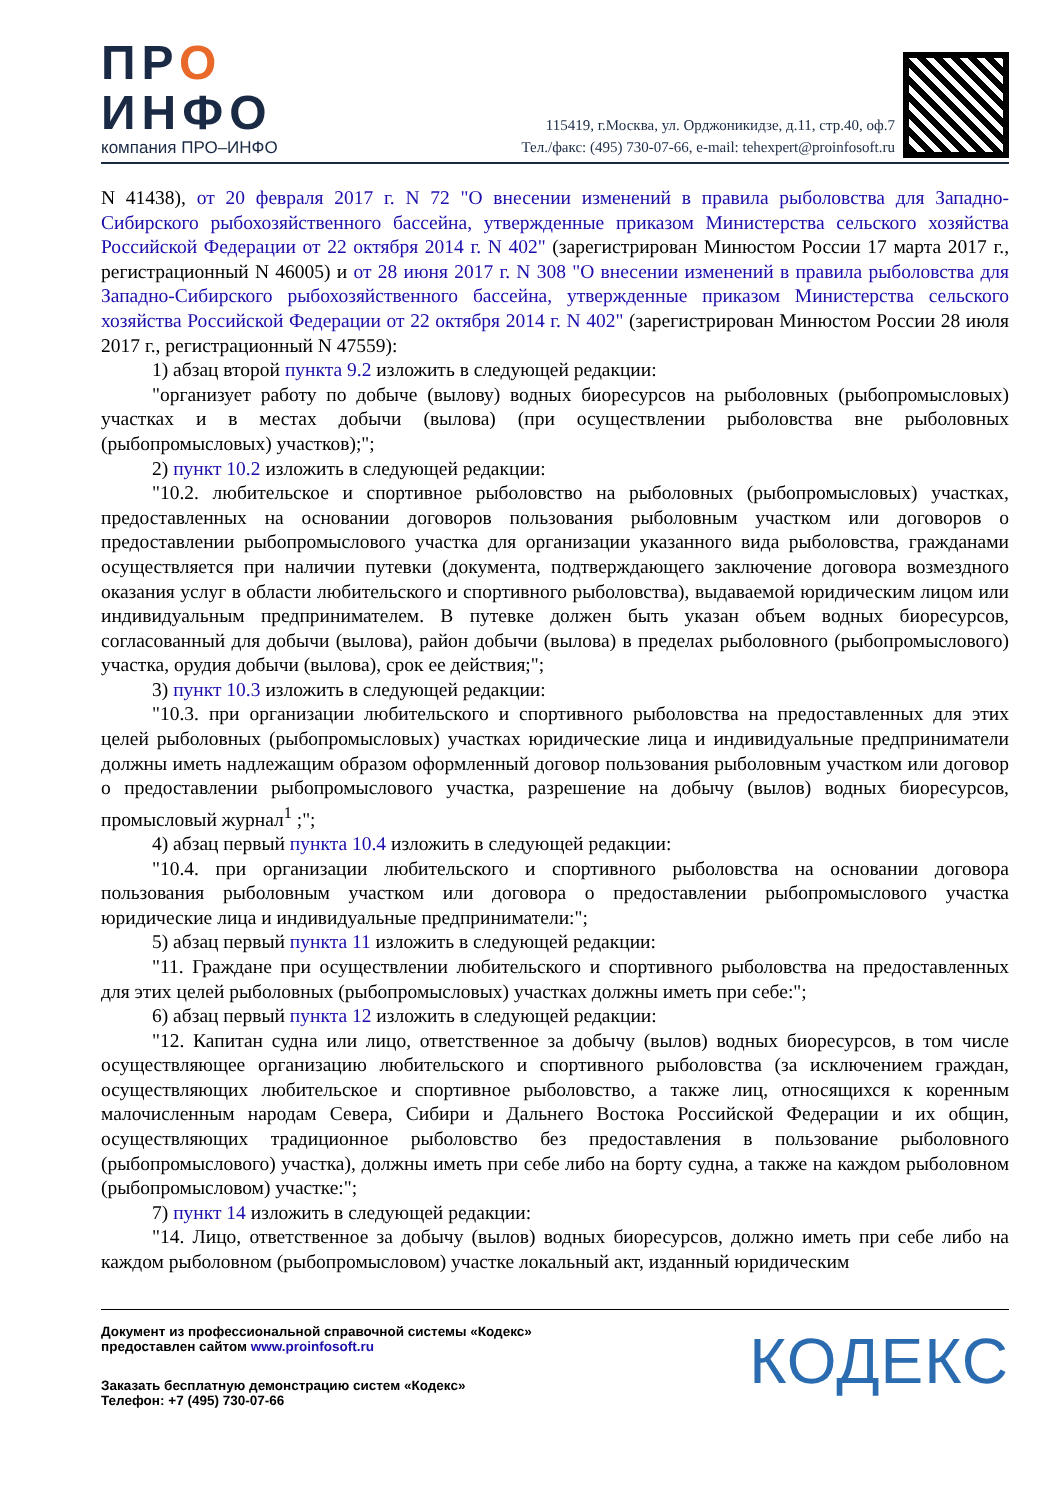ПРО
ИНФО
компания ПРО–ИНФО
115419, г.Москва, ул. Орджоникидзе, д.11, стр.40, оф.7
Тел./факс: (495) 730-07-66, e-mail: tehexpert@proinfosoft.ru
N 41438), от 20 февраля 2017 г. N 72 "О внесении изменений в правила рыболовства для Западно-Сибирского рыбохозяйственного бассейна, утвержденные приказом Министерства сельского хозяйства Российской Федерации от 22 октября 2014 г. N 402" (зарегистрирован Минюстом России 17 марта 2017 г., регистрационный N 46005) и от 28 июня 2017 г. N 308 "О внесении изменений в правила рыболовства для Западно-Сибирского рыбохозяйственного бассейна, утвержденные приказом Министерства сельского хозяйства Российской Федерации от 22 октября 2014 г. N 402" (зарегистрирован Минюстом России 28 июля 2017 г., регистрационный N 47559):
1) абзац второй пункта 9.2 изложить в следующей редакции:
"организует работу по добыче (вылову) водных биоресурсов на рыболовных (рыбопромысловых) участках и в местах добычи (вылова) (при осуществлении рыболовства вне рыболовных (рыбопромысловых) участков);";
2) пункт 10.2 изложить в следующей редакции:
"10.2. любительское и спортивное рыболовство на рыболовных (рыбопромысловых) участках, предоставленных на основании договоров пользования рыболовным участком или договоров о предоставлении рыбопромыслового участка для организации указанного вида рыболовства, гражданами осуществляется при наличии путевки (документа, подтверждающего заключение договора возмездного оказания услуг в области любительского и спортивного рыболовства), выдаваемой юридическим лицом или индивидуальным предпринимателем. В путевке должен быть указан объем водных биоресурсов, согласованный для добычи (вылова), район добычи (вылова) в пределах рыболовного (рыбопромыслового) участка, орудия добычи (вылова), срок ее действия;";
3) пункт 10.3 изложить в следующей редакции:
"10.3. при организации любительского и спортивного рыболовства на предоставленных для этих целей рыболовных (рыбопромысловых) участках юридические лица и индивидуальные предприниматели должны иметь надлежащим образом оформленный договор пользования рыболовным участком или договор о предоставлении рыбопромыслового участка, разрешение на добычу (вылов) водных биоресурсов, промысловый журнал<sup>1</sup> ;";
4) абзац первый пункта 10.4 изложить в следующей редакции:
"10.4. при организации любительского и спортивного рыболовства на основании договора пользования рыболовным участком или договора о предоставлении рыбопромыслового участка юридические лица и индивидуальные предприниматели:";
5) абзац первый пункта 11 изложить в следующей редакции:
"11. Граждане при осуществлении любительского и спортивного рыболовства на предоставленных для этих целей рыболовных (рыбопромысловых) участках должны иметь при себе:";
6) абзац первый пункта 12 изложить в следующей редакции:
"12. Капитан судна или лицо, ответственное за добычу (вылов) водных биоресурсов, в том числе осуществляющее организацию любительского и спортивного рыболовства (за исключением граждан, осуществляющих любительское и спортивное рыболовство, а также лиц, относящихся к коренным малочисленным народам Севера, Сибири и Дальнего Востока Российской Федерации и их общин, осуществляющих традиционное рыболовство без предоставления в пользование рыболовного (рыбопромыслового) участка), должны иметь при себе либо на борту судна, а также на каждом рыболовном (рыбопромысловом) участке:";
7) пункт 14 изложить в следующей редакции:
"14. Лицо, ответственное за добычу (вылов) водных биоресурсов, должно иметь при себе либо на каждом рыболовном (рыбопромысловом) участке локальный акт, изданный юридическим
Документ из профессиональной справочной системы «Кодекс»
предоставлен сайтом www.proinfosoft.ru
Заказать бесплатную демонстрацию систем «Кодекс»
Телефон: +7 (495) 730-07-66
КОДЕКС